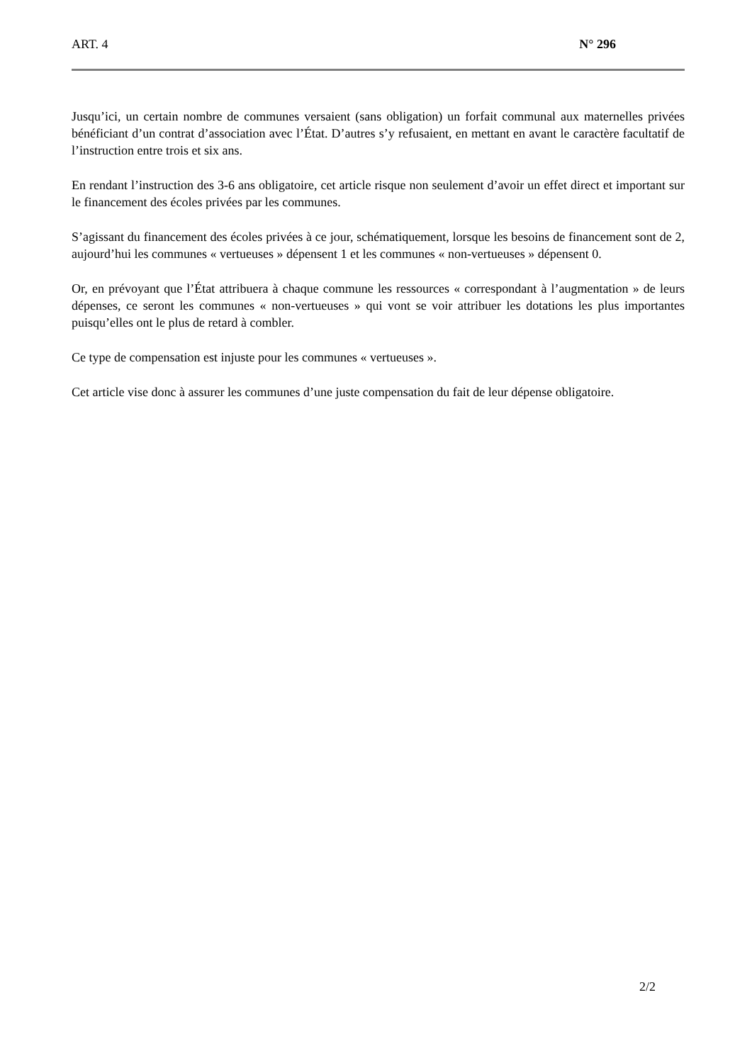ART. 4 N° 296
Jusqu’ici, un certain nombre de communes versaient (sans obligation) un forfait communal aux maternelles privées bénéficiant d’un contrat d’association avec l’État. D’autres s’y refusaient, en mettant en avant le caractère facultatif de l’instruction entre trois et six ans.
En rendant l’instruction des 3-6 ans obligatoire, cet article risque non seulement d’avoir un effet direct et important sur le financement des écoles privées par les communes.
S’agissant du financement des écoles privées à ce jour, schématiquement, lorsque les besoins de financement sont de 2, aujourd’hui les communes « vertueuses » dépensent 1 et les communes « non-vertueuses » dépensent 0.
Or, en prévoyant que l’État attribuera à chaque commune les ressources « correspondant à l’augmentation » de leurs dépenses, ce seront les communes « non-vertueuses » qui vont se voir attribuer les dotations les plus importantes puisqu’elles ont le plus de retard à combler.
Ce type de compensation est injuste pour les communes « vertueuses ».
Cet article vise donc à assurer les communes d’une juste compensation du fait de leur dépense obligatoire.
2/2